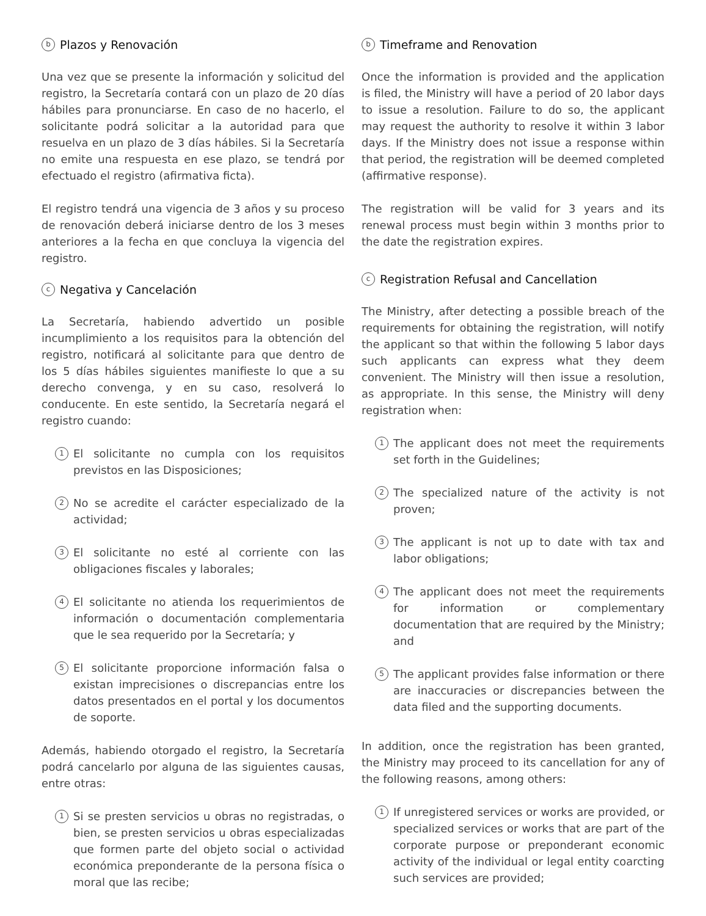b Plazos y Renovación
Una vez que se presente la información y solicitud del registro, la Secretaría contará con un plazo de 20 días hábiles para pronunciarse. En caso de no hacerlo, el solicitante podrá solicitar a la autoridad para que resuelva en un plazo de 3 días hábiles. Si la Secretaría no emite una respuesta en ese plazo, se tendrá por efectuado el registro (afirmativa ficta).
El registro tendrá una vigencia de 3 años y su proceso de renovación deberá iniciarse dentro de los 3 meses anteriores a la fecha en que concluya la vigencia del registro.
c Negativa y Cancelación
La Secretaría, habiendo advertido un posible incumplimiento a los requisitos para la obtención del registro, notificará al solicitante para que dentro de los 5 días hábiles siguientes manifieste lo que a su derecho convenga, y en su caso, resolverá lo conducente. En este sentido, la Secretaría negará el registro cuando:
1
El solicitante no cumpla con los requisitos previstos en las Disposiciones;
2
No se acredite el carácter especializado de la actividad;
3
El solicitante no esté al corriente con las obligaciones fiscales y laborales;
4
El solicitante no atienda los requerimientos de información o documentación complementaria que le sea requerido por la Secretaría; y
5
El solicitante proporcione información falsa o existan imprecisiones o discrepancias entre los datos presentados en el portal y los documentos de soporte.
Además, habiendo otorgado el registro, la Secretaría podrá cancelarlo por alguna de las siguientes causas, entre otras:
1
Si se presten servicios u obras no registradas, o bien, se presten servicios u obras especializadas que formen parte del objeto social o actividad económica preponderante de la persona física o moral que las recibe;
b Timeframe and Renovation
Once the information is provided and the application is filed, the Ministry will have a period of 20 labor days to issue a resolution. Failure to do so, the applicant may request the authority to resolve it within 3 labor days. If the Ministry does not issue a response within that period, the registration will be deemed completed (affirmative response).
The registration will be valid for 3 years and its renewal process must begin within 3 months prior to the date the registration expires.
c Registration Refusal and Cancellation
The Ministry, after detecting a possible breach of the requirements for obtaining the registration, will notify the applicant so that within the following 5 labor days such applicants can express what they deem convenient. The Ministry will then issue a resolution, as appropriate. In this sense, the Ministry will deny registration when:
1
The applicant does not meet the requirements set forth in the Guidelines;
2
The specialized nature of the activity is not proven;
3
The applicant is not up to date with tax and labor obligations;
4
The applicant does not meet the requirements for information or complementary documentation that are required by the Ministry; and
5
The applicant provides false information or there are inaccuracies or discrepancies between the data filed and the supporting documents.
In addition, once the registration has been granted, the Ministry may proceed to its cancellation for any of the following reasons, among others:
1
If unregistered services or works are provided, or specialized services or works that are part of the corporate purpose or preponderant economic activity of the individual or legal entity coarcting such services are provided;